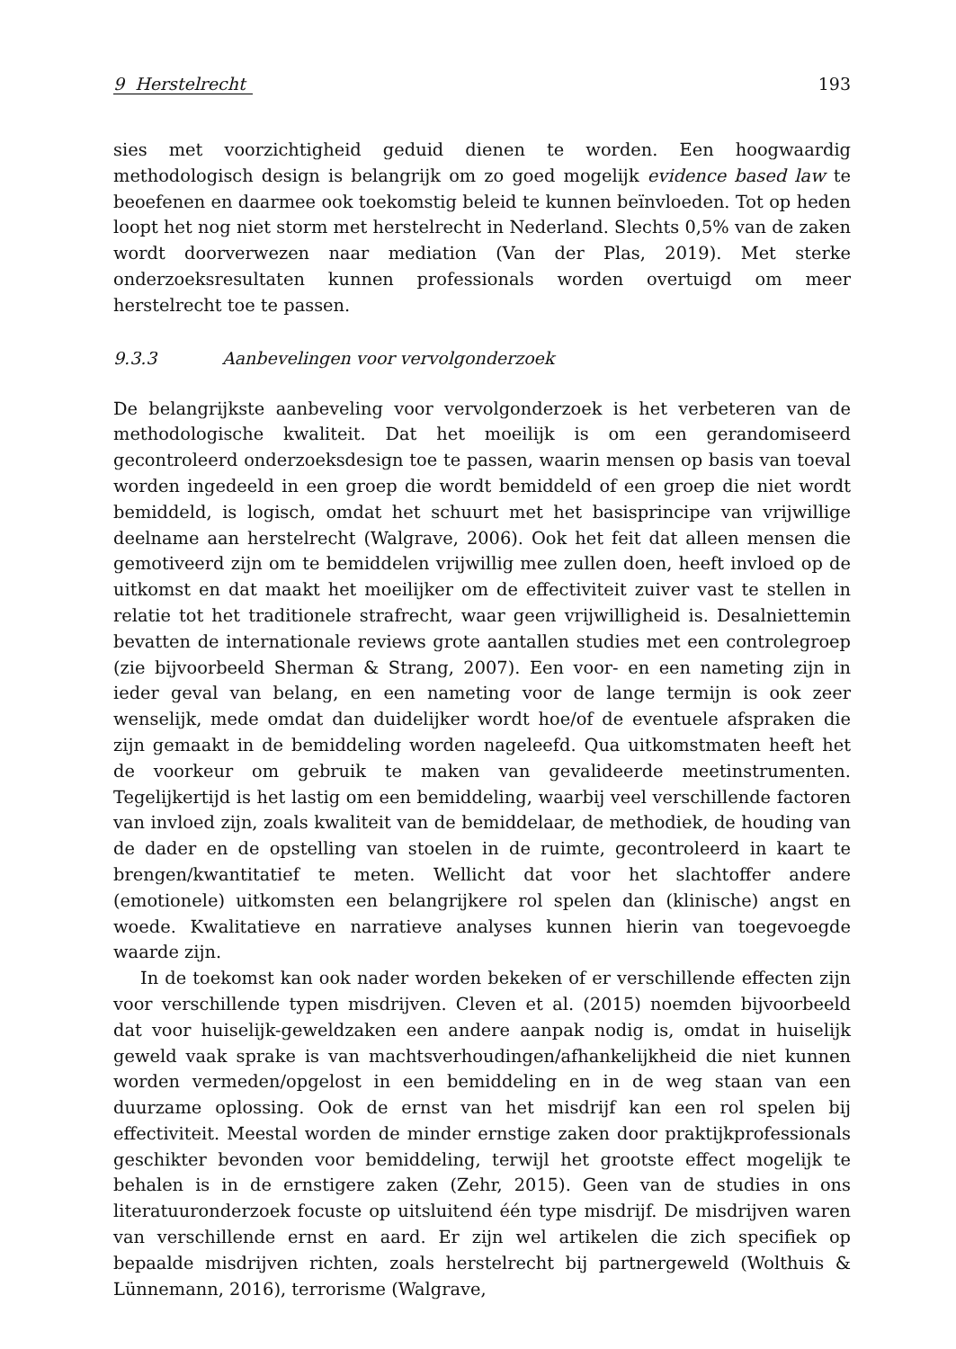9 Herstelrecht 193
sies met voorzichtigheid geduid dienen te worden. Een hoogwaardig methodologisch design is belangrijk om zo goed mogelijk evidence based law te beoefenen en daarmee ook toekomstig beleid te kunnen beïnvloeden. Tot op heden loopt het nog niet storm met herstelrecht in Nederland. Slechts 0,5% van de zaken wordt doorverwezen naar mediation (Van der Plas, 2019). Met sterke onderzoeksresultaten kunnen professionals worden overtuigd om meer herstelrecht toe te passen.
9.3.3 Aanbevelingen voor vervolgonderzoek
De belangrijkste aanbeveling voor vervolgonderzoek is het verbeteren van de methodologische kwaliteit. Dat het moeilijk is om een gerandomiseerd gecontroleerd onderzoeksdesign toe te passen, waarin mensen op basis van toeval worden ingedeeld in een groep die wordt bemiddeld of een groep die niet wordt bemiddeld, is logisch, omdat het schuurt met het basisprincipe van vrijwillige deelname aan herstelrecht (Walgrave, 2006). Ook het feit dat alleen mensen die gemotiveerd zijn om te bemiddelen vrijwillig mee zullen doen, heeft invloed op de uitkomst en dat maakt het moeilijker om de effectiviteit zuiver vast te stellen in relatie tot het traditionele strafrecht, waar geen vrijwilligheid is. Desalniettemin bevatten de internationale reviews grote aantallen studies met een controlegroep (zie bijvoorbeeld Sherman & Strang, 2007). Een voor- en een nameting zijn in ieder geval van belang, en een nameting voor de lange termijn is ook zeer wenselijk, mede omdat dan duidelijker wordt hoe/of de eventuele afspraken die zijn gemaakt in de bemiddeling worden nageleefd. Qua uitkomstmaten heeft het de voorkeur om gebruik te maken van gevalideerde meetinstrumenten. Tegelijkertijd is het lastig om een bemiddeling, waarbij veel verschillende factoren van invloed zijn, zoals kwaliteit van de bemiddelaar, de methodiek, de houding van de dader en de opstelling van stoelen in de ruimte, gecontroleerd in kaart te brengen/kwantitatief te meten. Wellicht dat voor het slachtoffer andere (emotionele) uitkomsten een belangrijkere rol spelen dan (klinische) angst en woede. Kwalitatieve en narratieve analyses kunnen hierin van toegevoegde waarde zijn.
In de toekomst kan ook nader worden bekeken of er verschillende effecten zijn voor verschillende typen misdrijven. Cleven et al. (2015) noemden bijvoorbeeld dat voor huiselijk-geweldzaken een andere aanpak nodig is, omdat in huiselijk geweld vaak sprake is van machtsverhoudingen/afhankelijkheid die niet kunnen worden vermeden/opgelost in een bemiddeling en in de weg staan van een duurzame oplossing. Ook de ernst van het misdrijf kan een rol spelen bij effectiviteit. Meestal worden de minder ernstige zaken door praktijkprofessionals geschikter bevonden voor bemiddeling, terwijl het grootste effect mogelijk te behalen is in de ernstigere zaken (Zehr, 2015). Geen van de studies in ons literatuuronderzoek focuste op uitsluitend één type misdrijf. De misdrijven waren van verschillende ernst en aard. Er zijn wel artikelen die zich specifiek op bepaalde misdrijven richten, zoals herstelrecht bij partnergeweld (Wolthuis & Lünnemann, 2016), terrorisme (Walgrave,